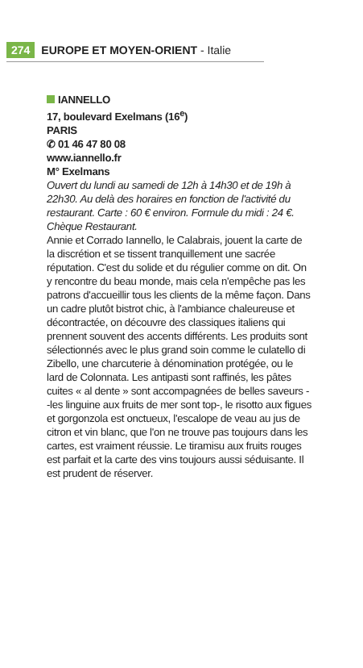274 EUROPE ET MOYEN-ORIENT - Italie
IANNELLO
17, boulevard Exelmans (16<sup>e</sup>)
PARIS
✆ 01 46 47 80 08
www.iannello.fr
M° Exelmans
Ouvert du lundi au samedi de 12h à 14h30 et de 19h à 22h30. Au delà des horaires en fonction de l'activité du restaurant. Carte : 60 € environ. Formule du midi : 24 €. Chèque Restaurant.
Annie et Corrado Iannello, le Calabrais, jouent la carte de la discrétion et se tissent tranquillement une sacrée réputation. C'est du solide et du régulier comme on dit. On y rencontre du beau monde, mais cela n'empêche pas les patrons d'accueillir tous les clients de la même façon. Dans un cadre plutôt bistrot chic, à l'ambiance chaleureuse et décontractée, on découvre des classiques italiens qui prennent souvent des accents différents. Les produits sont sélectionnés avec le plus grand soin comme le culatello di Zibello, une charcuterie à dénomination protégée, ou le lard de Colonnata. Les antipasti sont raffinés, les pâtes cuites « al dente » sont accompagnées de belles saveurs --les linguine aux fruits de mer sont top-, le risotto aux figues et gorgonzola est onctueux, l'escalope de veau au jus de citron et vin blanc, que l'on ne trouve pas toujours dans les cartes, est vraiment réussie. Le tiramisu aux fruits rouges est parfait et la carte des vins toujours aussi séduisante. Il est prudent de réserver.